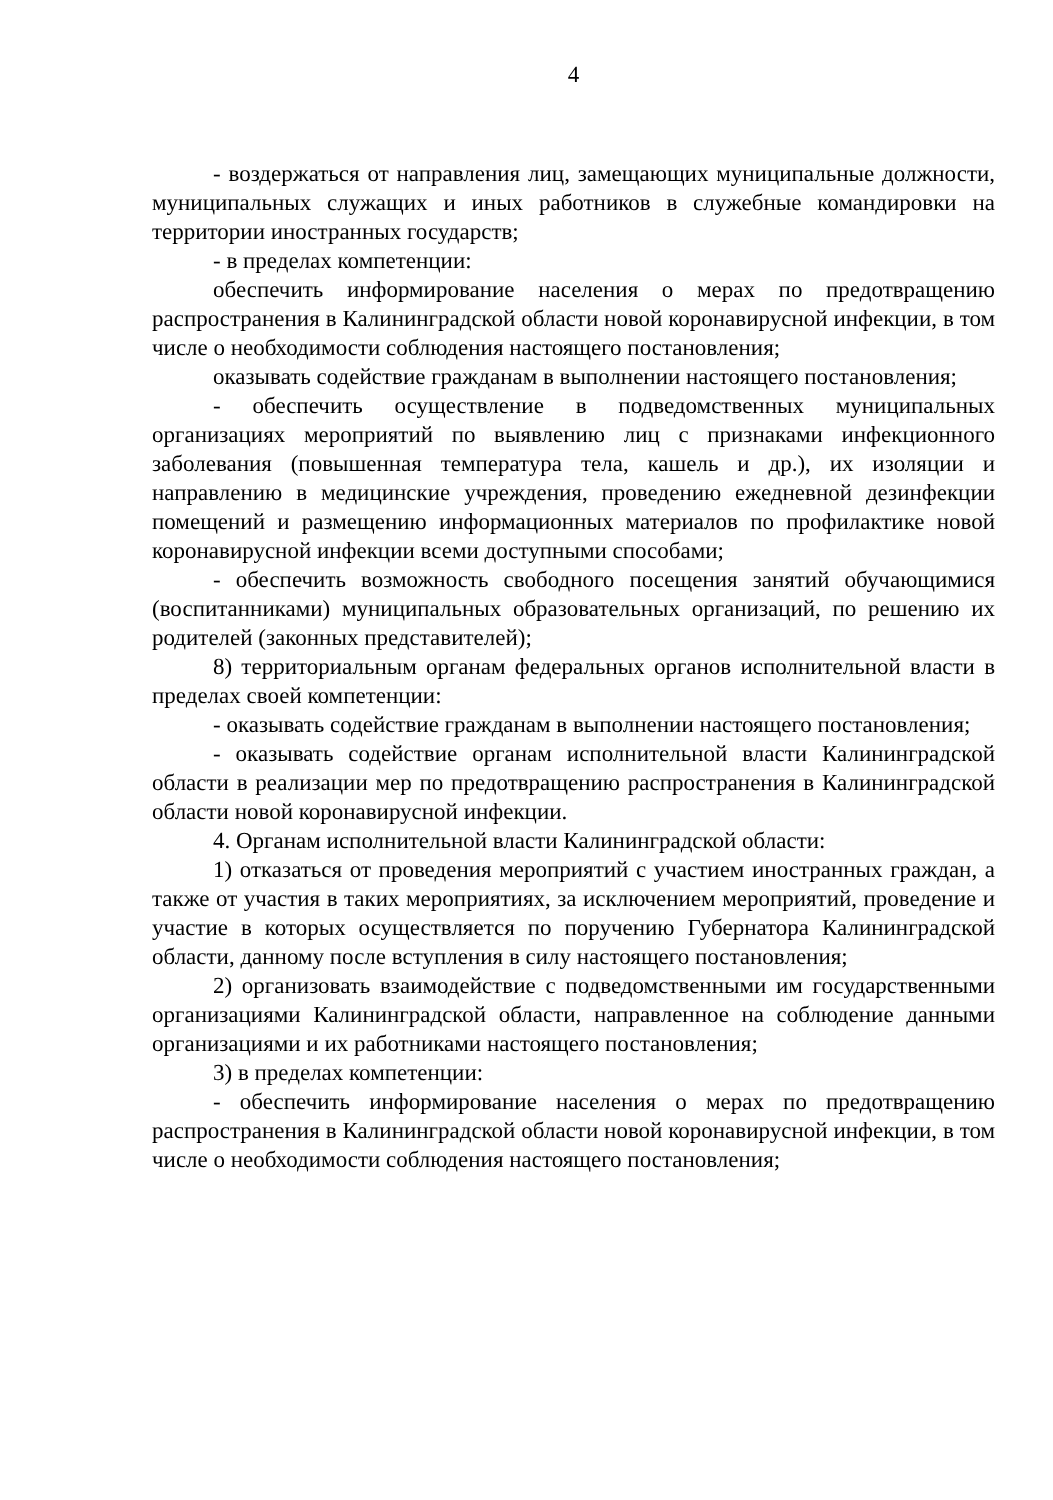4
- воздержаться от направления лиц, замещающих муниципальные должности, муниципальных служащих и иных работников в служебные командировки на территории иностранных государств;
- в пределах компетенции:
обеспечить информирование населения о мерах по предотвращению распространения в Калининградской области новой коронавирусной инфекции, в том числе о необходимости соблюдения настоящего постановления;
оказывать содействие гражданам в выполнении настоящего постановления;
- обеспечить осуществление в подведомственных муниципальных организациях мероприятий по выявлению лиц с признаками инфекционного заболевания (повышенная температура тела, кашель и др.), их изоляции и направлению в медицинские учреждения, проведению ежедневной дезинфекции помещений и размещению информационных материалов по профилактике новой коронавирусной инфекции всеми доступными способами;
- обеспечить возможность свободного посещения занятий обучающимися (воспитанниками) муниципальных образовательных организаций, по решению их родителей (законных представителей);
8) территориальным органам федеральных органов исполнительной власти в пределах своей компетенции:
- оказывать содействие гражданам в выполнении настоящего постановления;
- оказывать содействие органам исполнительной власти Калининградской области в реализации мер по предотвращению распространения в Калининградской области новой коронавирусной инфекции.
4. Органам исполнительной власти Калининградской области:
1) отказаться от проведения мероприятий с участием иностранных граждан, а также от участия в таких мероприятиях, за исключением мероприятий, проведение и участие в которых осуществляется по поручению Губернатора Калининградской области, данному после вступления в силу настоящего постановления;
2) организовать взаимодействие с подведомственными им государственными организациями Калининградской области, направленное на соблюдение данными организациями и их работниками настоящего постановления;
3) в пределах компетенции:
- обеспечить информирование населения о мерах по предотвращению распространения в Калининградской области новой коронавирусной инфекции, в том числе о необходимости соблюдения настоящего постановления;